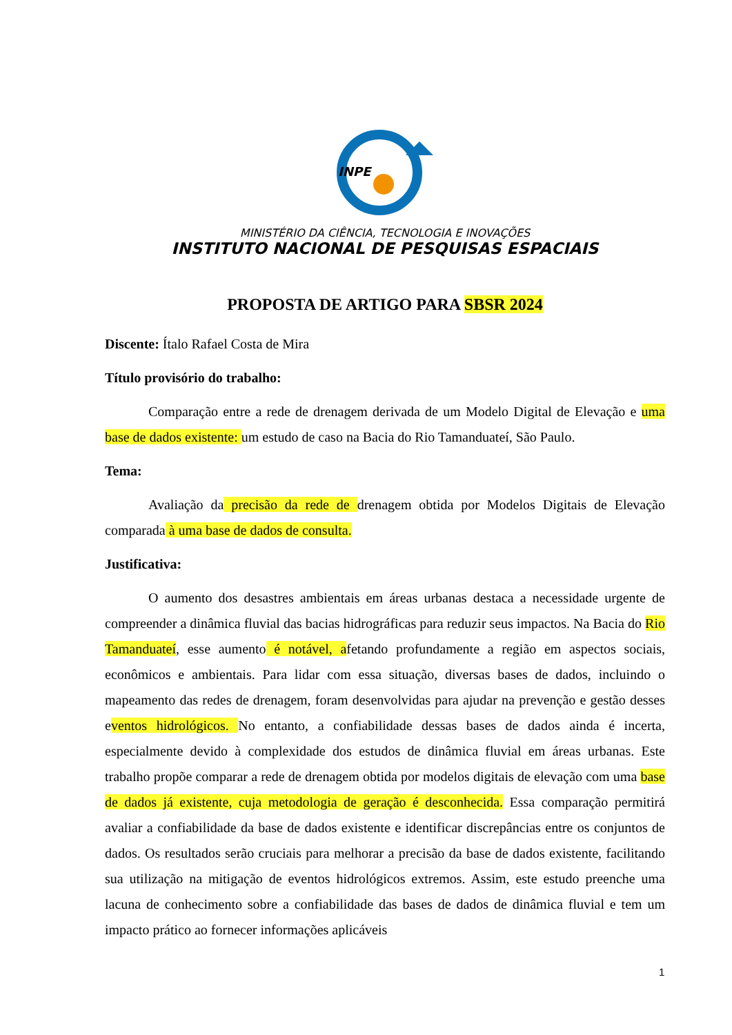INPE
MINISTÉRIO DA CIÊNCIA, TECNOLOGIA E INOVAÇÕES
INSTITUTO NACIONAL DE PESQUISAS ESPACIAIS
PROPOSTA DE ARTIGO PARA SBSR 2024
Discente: Ítalo Rafael Costa de Mira
Título provisório do trabalho:
Comparação entre a rede de drenagem derivada de um Modelo Digital de Elevação e uma base de dados existente: um estudo de caso na Bacia do Rio Tamanduateí, São Paulo.
Tema:
Avaliação da precisão da rede de drenagem obtida por Modelos Digitais de Elevação comparada à uma base de dados de consulta.
Justificativa:
O aumento dos desastres ambientais em áreas urbanas destaca a necessidade urgente de compreender a dinâmica fluvial das bacias hidrográficas para reduzir seus impactos. Na Bacia do Rio Tamanduateí, esse aumento é notável, afetando profundamente a região em aspectos sociais, econômicos e ambientais. Para lidar com essa situação, diversas bases de dados, incluindo o mapeamento das redes de drenagem, foram desenvolvidas para ajudar na prevenção e gestão desses eventos hidrológicos. No entanto, a confiabilidade dessas bases de dados ainda é incerta, especialmente devido à complexidade dos estudos de dinâmica fluvial em áreas urbanas. Este trabalho propõe comparar a rede de drenagem obtida por modelos digitais de elevação com uma base de dados já existente, cuja metodologia de geração é desconhecida. Essa comparação permitirá avaliar a confiabilidade da base de dados existente e identificar discrepâncias entre os conjuntos de dados. Os resultados serão cruciais para melhorar a precisão da base de dados existente, facilitando sua utilização na mitigação de eventos hidrológicos extremos. Assim, este estudo preenche uma lacuna de conhecimento sobre a confiabilidade das bases de dados de dinâmica fluvial e tem um impacto prático ao fornecer informações aplicáveis
1